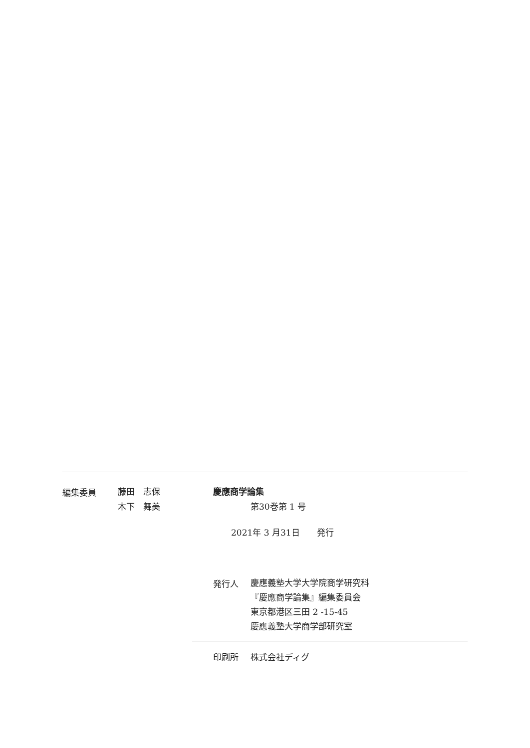編集委員
藤田　志保
木下　舞美
慶應商学論集
第30巻第 1 号
2021年 3 月31日　　発行
発行人
慶應義塾大学大学院商学研究科
『慶應商学論集』編集委員会
東京都港区三田 2 -15-45
慶應義塾大学商学部研究室
印刷所 株式会社ディグ